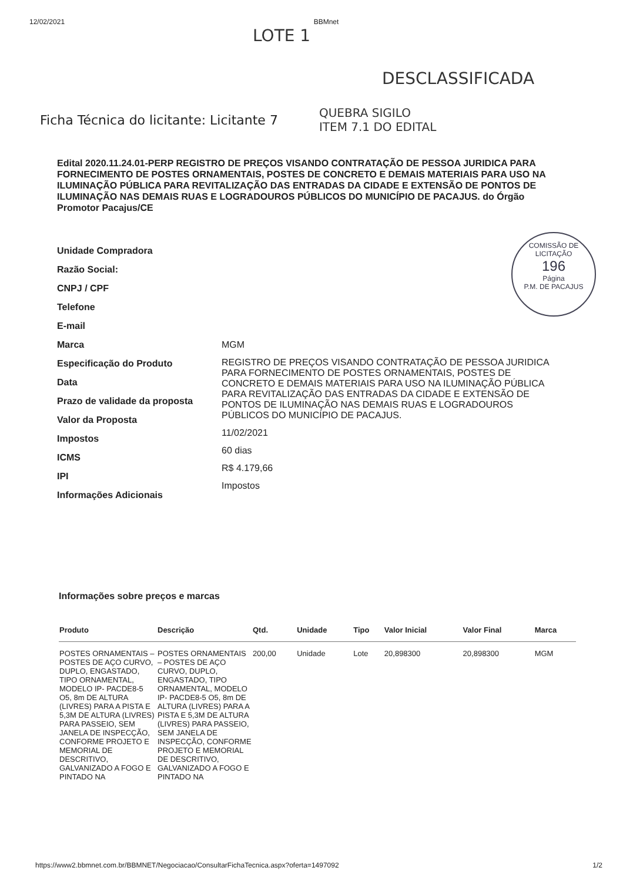12/02/2021 BBMnet
LOTE 1
DESCLASSIFICADA
Ficha Técnica do licitante: Licitante 7
QUEBRA SIGILO
ITEM 7.1 DO EDITAL
Edital 2020.11.24.01-PERP REGISTRO DE PREÇOS VISANDO CONTRATAÇÃO DE PESSOA JURIDICA PARA FORNECIMENTO DE POSTES ORNAMENTAIS, POSTES DE CONCRETO E DEMAIS MATERIAIS PARA USO NA ILUMINAÇÃO PÚBLICA PARA REVITALIZAÇÃO DAS ENTRADAS DA CIDADE E EXTENSÃO DE PONTOS DE ILUMINAÇÃO NAS DEMAIS RUAS E LOGRADOUROS PÚBLICOS DO MUNICÍPIO DE PACAJUS. do Órgão Promotor Pacajus/CE
COMISSÃO DE LICITAÇÃO
196
Página
P.M. DE PACAJUS
Unidade Compradora
Razão Social:
CNPJ / CPF
Telefone
E-mail
Marca
Especificação do Produto
Data
Prazo de validade da proposta
Valor da Proposta
Impostos
ICMS
IPI
Informações Adicionais
MGM
REGISTRO DE PREÇOS VISANDO CONTRATAÇÃO DE PESSOA JURIDICA PARA FORNECIMENTO DE POSTES ORNAMENTAIS, POSTES DE CONCRETO E DEMAIS MATERIAIS PARA USO NA ILUMINAÇÃO PÚBLICA PARA REVITALIZAÇÃO DAS ENTRADAS DA CIDADE E EXTENSÃO DE PONTOS DE ILUMINAÇÃO NAS DEMAIS RUAS E LOGRADOUROS PÚBLICOS DO MUNICÍPIO DE PACAJUS.
11/02/2021
60 dias
R$ 4.179,66
Impostos
Informações sobre preços e marcas
| Produto | Descrição | Qtd. | Unidade | Tipo | Valor Inicial | Valor Final | Marca |
| --- | --- | --- | --- | --- | --- | --- | --- |
| POSTES ORNAMENTAIS – POSTES DE AÇO CURVO, DUPLO, ENGASTADO, TIPO ORNAMENTAL, MODELO IP- PACDE8-5 O5, 8m DE ALTURA (LIVRES) PARA A PISTA E 5,3M DE ALTURA (LIVRES) PARA PASSEIO, SEM JANELA DE INSPECÇÃO, CONFORME PROJETO E MEMORIAL DE DESCRITIVO, GALVANIZADO A FOGO E PINTADO NA | POSTES ORNAMENTAIS – POSTES DE AÇO CURVO, DUPLO, ENGASTADO, TIPO ORNAMENTAL, MODELO IP- PACDE8-5 O5, 8m DE ALTURA (LIVRES) PARA A PISTA E 5,3M DE ALTURA (LIVRES) PARA PASSEIO, SEM JANELA DE INSPECÇÃO, CONFORME PROJETO E MEMORIAL DE DESCRITIVO, GALVANIZADO A FOGO E PINTADO NA | 200,00 | Unidade | Lote | 20,898300 | 20,898300 | MGM |
https://www2.bbmnet.com.br/BBMNET/Negociacao/ConsultarFichaTecnica.aspx?oferta=1497092 1/2